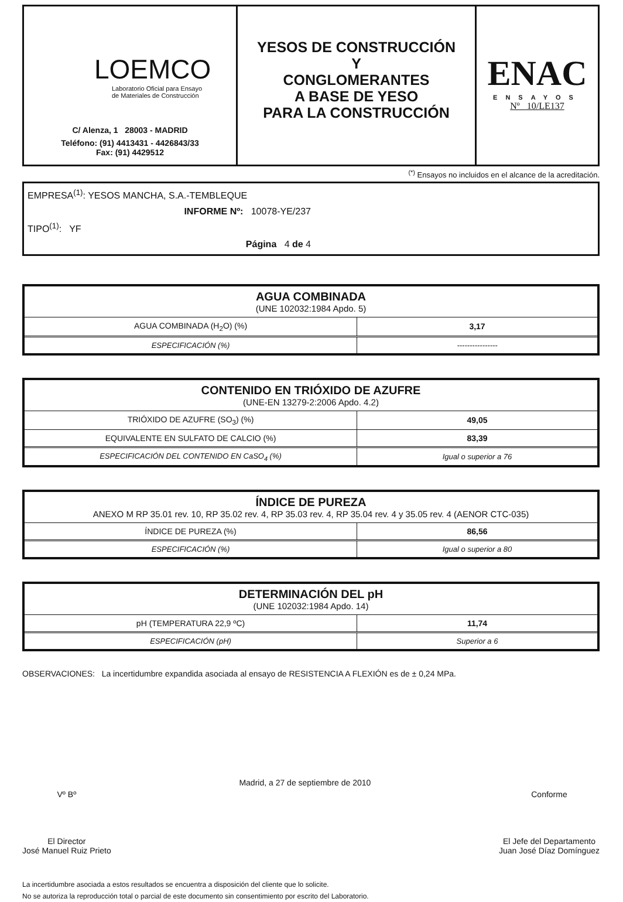LOEMCO
Laboratorio Oficial para Ensayo
de Materiales de Construcción
C/ Alenza, 1 28003 - MADRID
Teléfono: (91) 4413431 - 4426843/33
Fax: (91) 4429512
YESOS DE CONSTRUCCIÓN
Y
CONGLOMERANTES
A BASE DE YESO
PARA LA CONSTRUCCIÓN
ENAC
ENSAYOS
Nº 10/LE137
<sup>(*)</sup> Ensayos no incluidos en el alcance de la acreditación.
EMPRESA<sup>(1)</sup>: YESOS MANCHA, S.A.-TEMBLEQUE
INFORME Nº: 10078-YE/237
TIPO<sup>(1)</sup>: YF
Página 4 de 4
| AGUA COMBINADA (UNE 102032:1984 Apdo. 5) | |
| --- | --- |
| AGUA COMBINADA (H<sub>2</sub>O) (%) | 3,17 |
| ESPECIFICACIÓN (%) | ---------------- |
| CONTENIDO EN TRIÓXIDO DE AZUFRE (UNE-EN 13279-2:2006 Apdo. 4.2) | |
| --- | --- |
| TRIÓXIDO DE AZUFRE (SO<sub>3</sub>) (%) | 49,05 |
| EQUIVALENTE EN SULFATO DE CALCIO (%) | 83,39 |
| ESPECIFICACIÓN DEL CONTENIDO EN CaSO<sub>4</sub> (%) | Igual o superior a 76 |
| ÍNDICE DE PUREZA ANEXO M RP 35.01 rev. 10, RP 35.02 rev. 4, RP 35.03 rev. 4, RP 35.04 rev. 4 y 35.05 rev. 4 (AENOR CTC-035) | |
| --- | --- |
| ÍNDICE DE PUREZA (%) | 86,56 |
| ESPECIFICACIÓN (%) | Igual o superior a 80 |
| DETERMINACIÓN DEL pH (UNE 102032:1984 Apdo. 14) | |
| --- | --- |
| pH (TEMPERATURA 22,9 ºC) | 11,74 |
| ESPECIFICACIÓN (pH) | Superior a 6 |
OBSERVACIONES: La incertidumbre expandida asociada al ensayo de RESISTENCIA A FLEXIÓN es de ± 0,24 MPa.
Vº Bº
El Director
José Manuel Ruiz Prieto
Madrid, a 27 de septiembre de 2010
Conforme
El Jefe del Departamento
Juan José Díaz Domínguez
La incertidumbre asociada a estos resultados se encuentra a disposición del cliente que lo solicite.
No se autoriza la reproducción total o parcial de este documento sin consentimiento por escrito del Laboratorio.